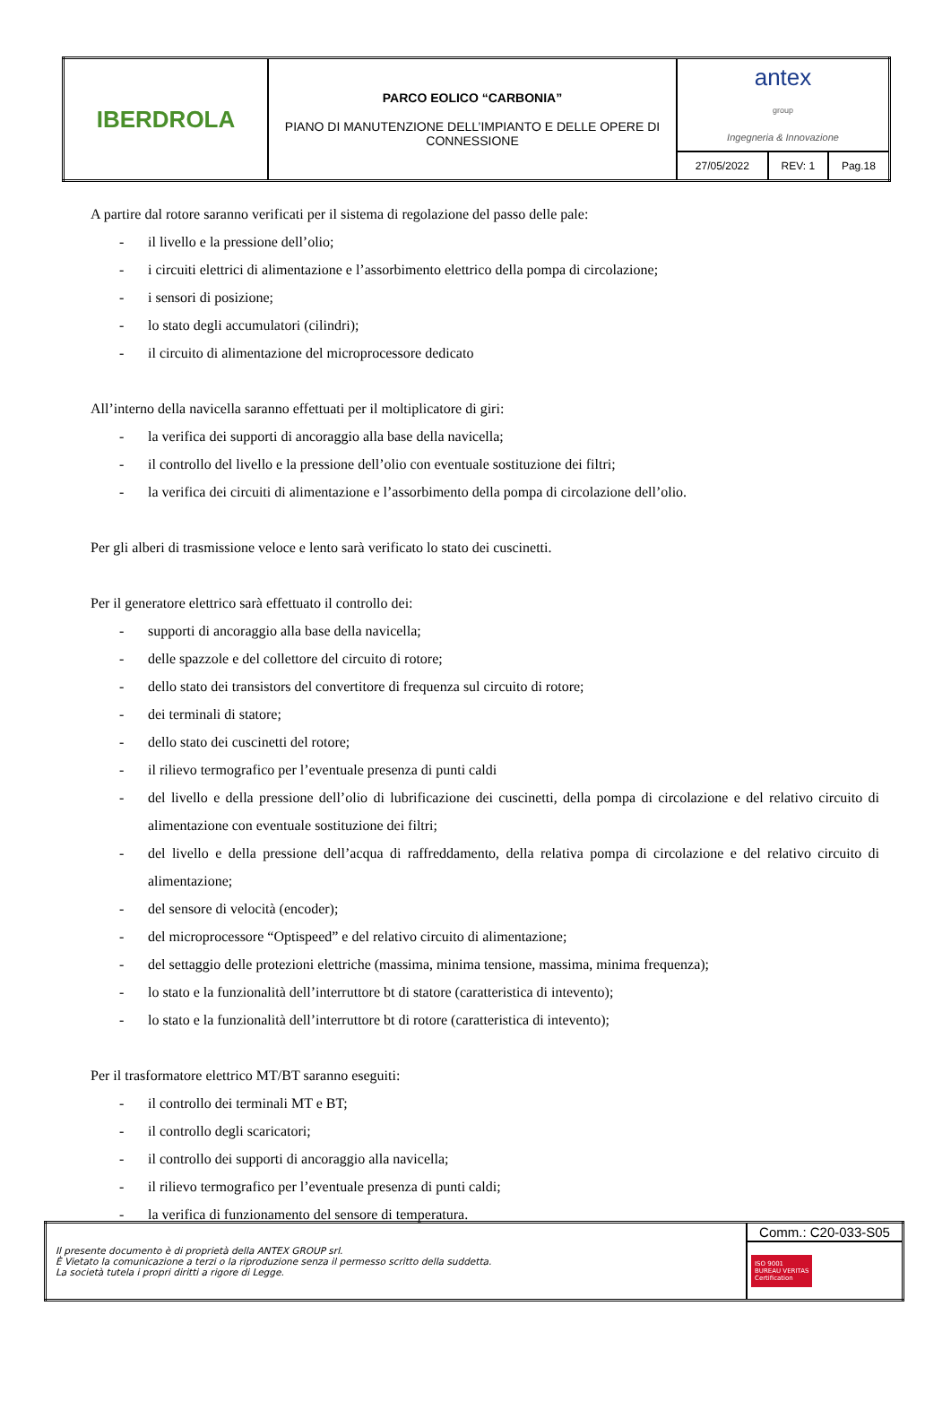| IBERDROLA | PARCO EOLICO “CARBONIA” PIANO DI MANUTENZIONE DELL’IMPIANTO E DELLE OPERE DI CONNESSIONE | antex group Ingegneria & Innovazione | | |
| | | 27/05/2022 | REV: 1 | Pag.18 |
A partire dal rotore saranno verificati per il sistema di regolazione del passo delle pale:
- il livello e la pressione dell’olio;
- i circuiti elettrici di alimentazione e l’assorbimento elettrico della pompa di circolazione;
- i sensori di posizione;
- lo stato degli accumulatori (cilindri);
- il circuito di alimentazione del microprocessore dedicato
All’interno della navicella saranno effettuati per il moltiplicatore di giri:
- la verifica dei supporti di ancoraggio alla base della navicella;
- il controllo del livello e la pressione dell’olio con eventuale sostituzione dei filtri;
- la verifica dei circuiti di alimentazione e l’assorbimento della pompa di circolazione dell’olio.
Per gli alberi di trasmissione veloce e lento sarà verificato lo stato dei cuscinetti.
Per il generatore elettrico sarà effettuato il controllo dei:
- supporti di ancoraggio alla base della navicella;
- delle spazzole e del collettore del circuito di rotore;
- dello stato dei transistors del convertitore di frequenza sul circuito di rotore;
- dei terminali di statore;
- dello stato dei cuscinetti del rotore;
- il rilievo termografico per l’eventuale presenza di punti caldi
- del livello e della pressione dell’olio di lubrificazione dei cuscinetti, della pompa di circolazione e del relativo circuito di alimentazione con eventuale sostituzione dei filtri;
- del livello e della pressione dell’acqua di raffreddamento, della relativa pompa di circolazione e del relativo circuito di alimentazione;
- del sensore di velocità (encoder);
- del microprocessore “Optispeed” e del relativo circuito di alimentazione;
- del settaggio delle protezioni elettriche (massima, minima tensione, massima, minima frequenza);
- lo stato e la funzionalità dell’interruttore bt di statore (caratteristica di intevento);
- lo stato e la funzionalità dell’interruttore bt di rotore (caratteristica di intevento);
Per il trasformatore elettrico MT/BT saranno eseguiti:
- il controllo dei terminali MT e BT;
- il controllo degli scaricatori;
- il controllo dei supporti di ancoraggio alla navicella;
- il rilievo termografico per l’eventuale presenza di punti caldi;
- la verifica di funzionamento del sensore di temperatura.
| Il presente documento è di proprietà della ANTEX GROUP srl. È Vietato la comunicazione a terzi o la riproduzione senza il permesso scritto della suddetta. La società tutela i propri diritti a rigore di Legge. | Comm.: C20-033-S05 |
| | ISO 9001 BUREAU VERITAS Certification |